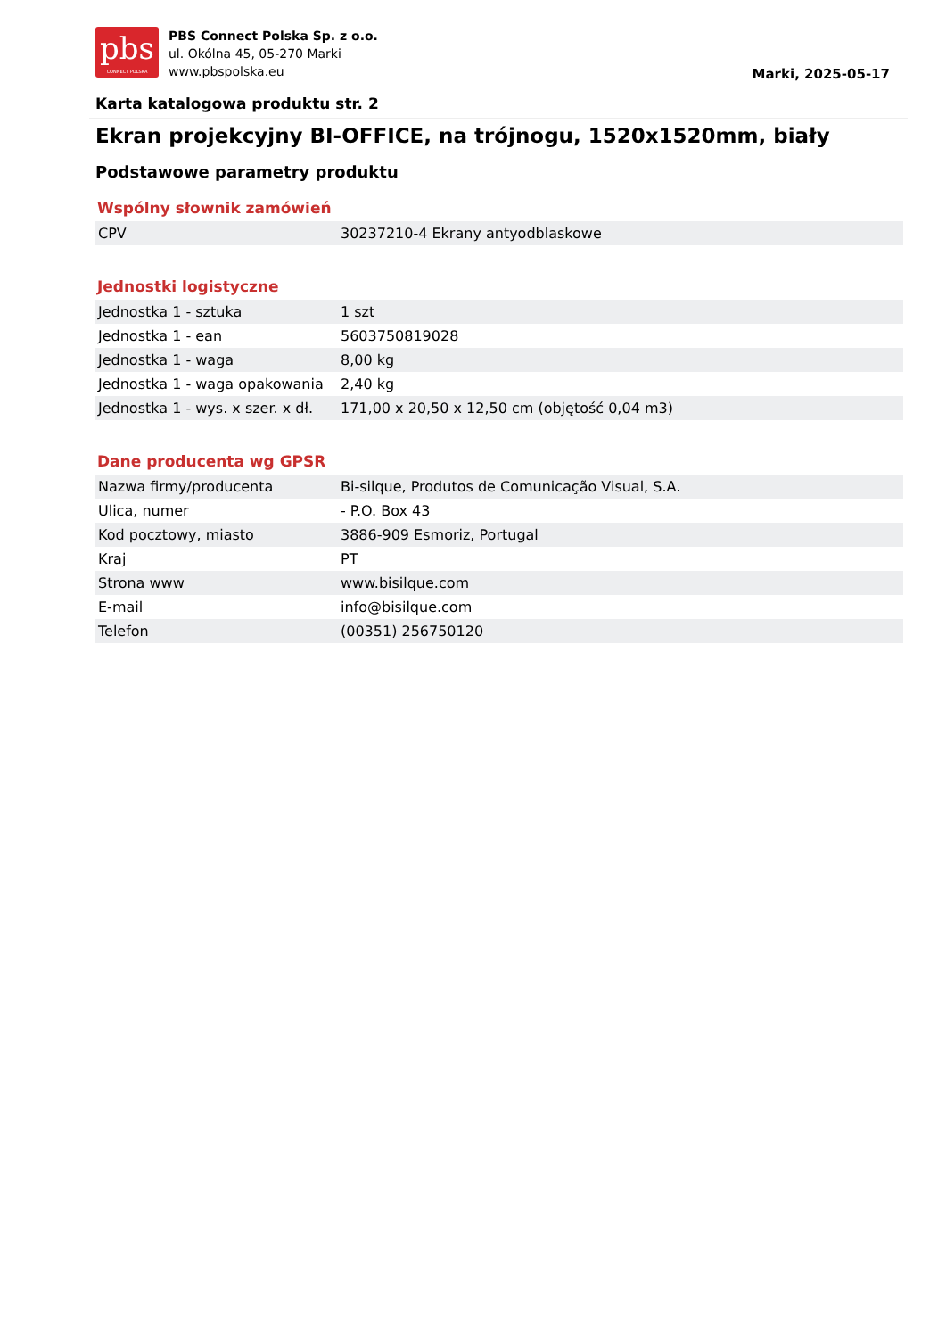pbs
CONNECT POLSKA
PBS Connect Polska Sp. z o.o.
ul. Okólna 45, 05-270 Marki
www.pbspolska.eu
Marki, 2025-05-17
Karta katalogowa produktu str. 2
Ekran projekcyjny BI-OFFICE, na trójnogu, 1520x1520mm, biały
Podstawowe parametry produktu
Wspólny słownik zamówień
| CPV | 30237210-4 Ekrany antyodblaskowe |
Jednostki logistyczne
| Jednostka 1 - sztuka | 1 szt |
| Jednostka 1 - ean | 5603750819028 |
| Jednostka 1 - waga | 8,00 kg |
| Jednostka 1 - waga opakowania | 2,40 kg |
| Jednostka 1 - wys. x szer. x dł. | 171,00 x 20,50 x 12,50 cm (objętość 0,04 m3) |
Dane producenta wg GPSR
| Nazwa firmy/producenta | Bi-silque, Produtos de Comunicação Visual, S.A. |
| Ulica, numer | - P.O. Box 43 |
| Kod pocztowy, miasto | 3886-909 Esmoriz, Portugal |
| Kraj | PT |
| Strona www | www.bisilque.com |
| E-mail | info@bisilque.com |
| Telefon | (00351) 256750120 |